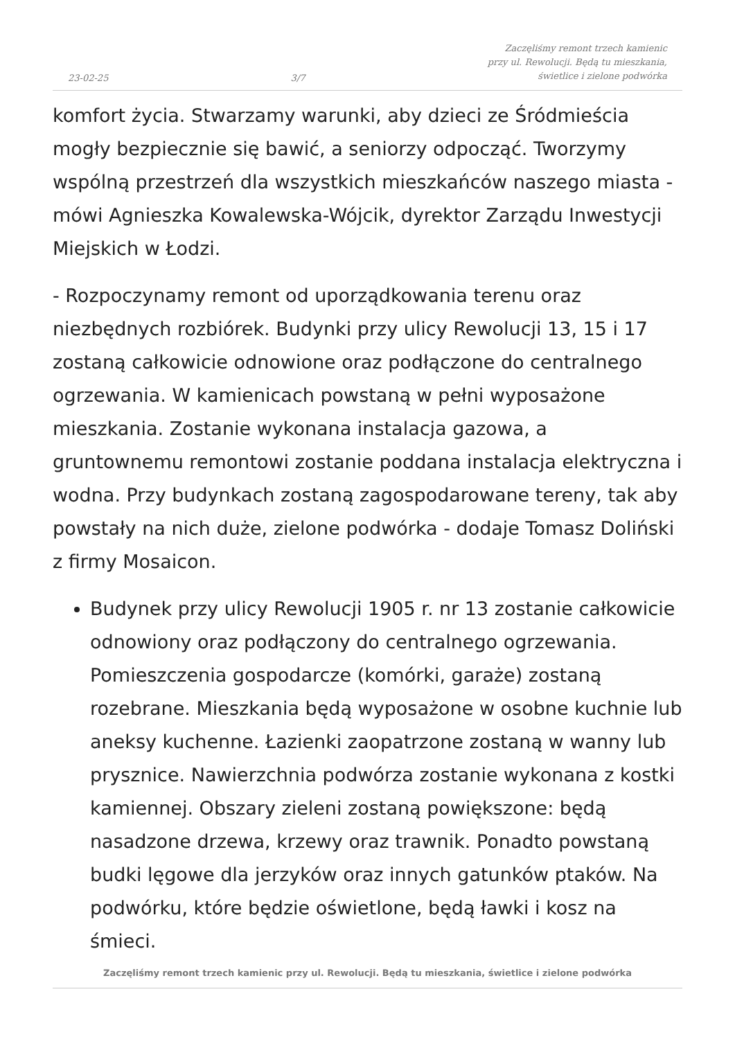23-02-25 3/7 Zaczęliśmy remont trzech kamienic
przy ul. Rewolucji. Będą tu mieszkania,
świetlice i zielone podwórka
komfort życia. Stwarzamy warunki, aby dzieci ze Śródmieścia mogły bezpiecznie się bawić, a seniorzy odpocząć. Tworzymy wspólną przestrzeń dla wszystkich mieszkańców naszego miasta - mówi Agnieszka Kowalewska-Wójcik, dyrektor Zarządu Inwestycji Miejskich w Łodzi.
- Rozpoczynamy remont od uporządkowania terenu oraz niezbędnych rozbiórek. Budynki przy ulicy Rewolucji 13, 15 i 17 zostaną całkowicie odnowione oraz podłączone do centralnego ogrzewania. W kamienicach powstaną w pełni wyposażone mieszkania. Zostanie wykonana instalacja gazowa, a gruntownemu remontowi zostanie poddana instalacja elektryczna i wodna. Przy budynkach zostaną zagospodarowane tereny, tak aby powstały na nich duże, zielone podwórka - dodaje Tomasz Doliński z firmy Mosaicon.
Budynek przy ulicy Rewolucji 1905 r. nr 13 zostanie całkowicie odnowiony oraz podłączony do centralnego ogrzewania. Pomieszczenia gospodarcze (komórki, garaże) zostaną rozebrane. Mieszkania będą wyposażone w osobne kuchnie lub aneksy kuchenne. Łazienki zaopatrzone zostaną w wanny lub prysznice. Nawierzchnia podwórza zostanie wykonana z kostki kamiennej. Obszary zieleni zostaną powiększone: będą nasadzone drzewa, krzewy oraz trawnik. Ponadto powstaną budki lęgowe dla jerzyków oraz innych gatunków ptaków. Na podwórku, które będzie oświetlone, będą ławki i kosz na śmieci.
Zaczęliśmy remont trzech kamienic przy ul. Rewolucji. Będą tu mieszkania, świetlice i zielone podwórka